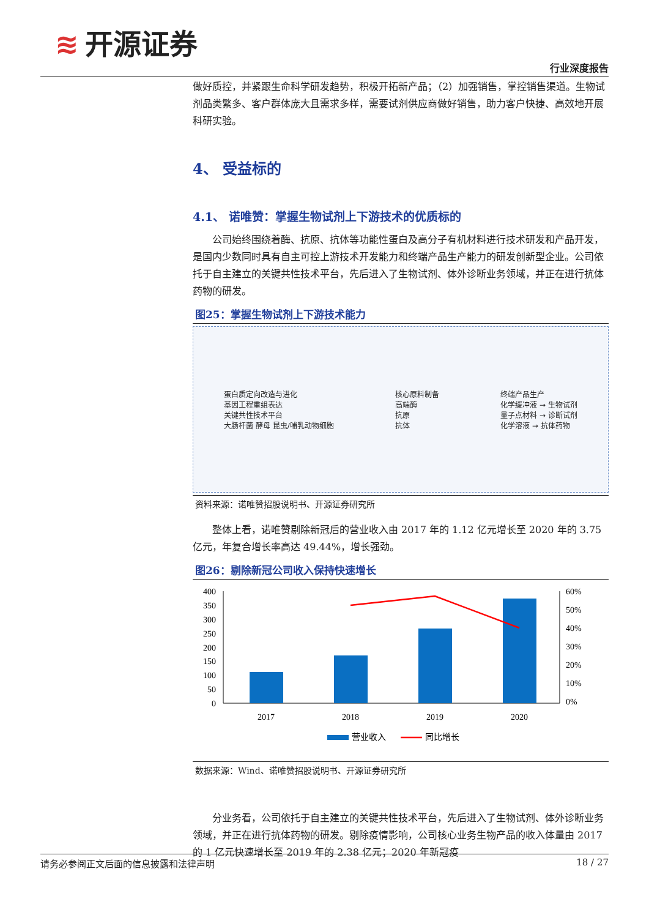≋ 开源证券
行业深度报告
做好质控，并紧跟生命科学研发趋势，积极开拓新产品；（2）加强销售，掌控销售渠道。生物试剂品类繁多、客户群体庞大且需求多样，需要试剂供应商做好销售，助力客户快捷、高效地开展科研实验。
4、 受益标的
4.1、 诺唯赞：掌握生物试剂上下游技术的优质标的
公司始终围绕着酶、抗原、抗体等功能性蛋白及高分子有机材料进行技术研发和产品开发，是国内少数同时具有自主可控上游技术开发能力和终端产品生产能力的研发创新型企业。公司依托于自主建立的关键共性技术平台，先后进入了生物试剂、体外诊断业务领域，并正在进行抗体药物的研发。
图25：掌握生物试剂上下游技术能力
蛋白质定向改造与进化
基因工程重组表达
关键共性技术平台
大肠杆菌 酵母 昆虫/哺乳动物细胞
核心原料制备
高端酶
抗原
抗体
终端产品生产
化学缓冲液 → 生物试剂
量子点材料 → 诊断试剂
化学溶液 → 抗体药物
资料来源：诺唯赞招股说明书、开源证券研究所
整体上看，诺唯赞剔除新冠后的营业收入由 2017 年的 1.12 亿元增长至 2020 年的 3.75 亿元，年复合增长率高达 49.44%，增长强劲。
图26：剔除新冠公司收入保持快速增长
400
350
300
250
200
150
100
50
0
60%
50%
40%
30%
20%
10%
0%
2017
2018
2019
2020
营业收入
同比增长
数据来源：Wind、诺唯赞招股说明书、开源证券研究所
分业务看，公司依托于自主建立的关键共性技术平台，先后进入了生物试剂、体外诊断业务领域，并正在进行抗体药物的研发。剔除疫情影响，公司核心业务生物产品的收入体量由 2017 的 1 亿元快速增长至 2019 年的 2.38 亿元；2020 年新冠疫
请务必参阅正文后面的信息披露和法律声明 18 / 27